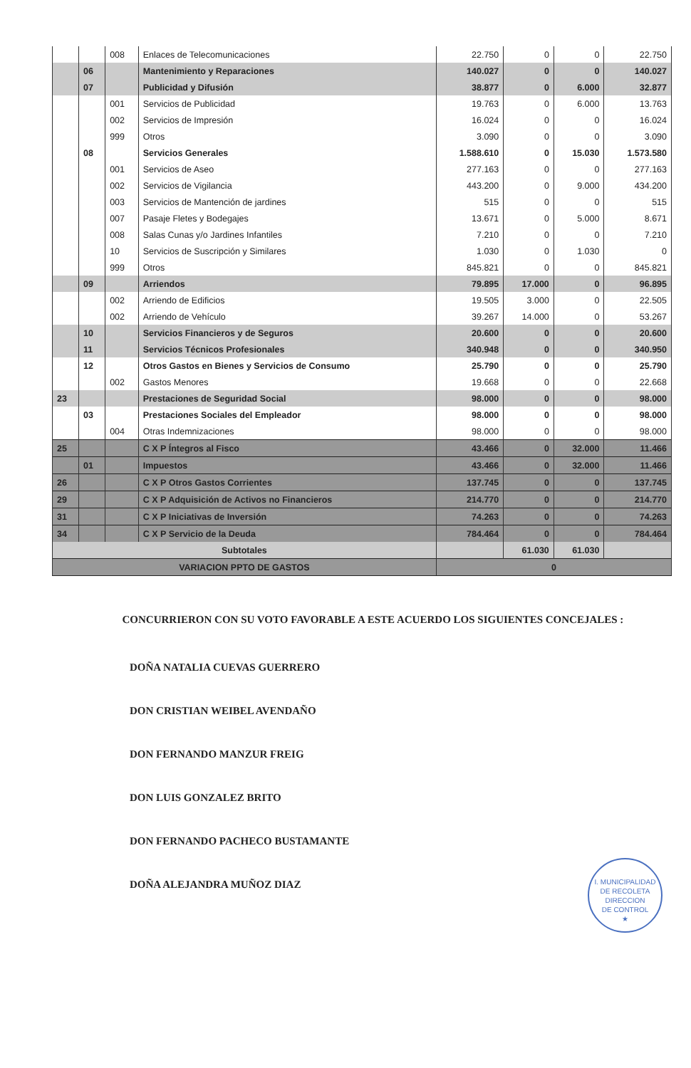| | | 008 | Enlaces de Telecomunicaciones | 22.750 | 0 | 0 | 22.750 |
| | 06 | | Mantenimiento y Reparaciones | 140.027 | 0 | 0 | 140.027 |
| | 07 | | Publicidad y Difusión | 38.877 | 0 | 6.000 | 32.877 |
| | | 001 | Servicios de Publicidad | 19.763 | 0 | 6.000 | 13.763 |
| | | 002 | Servicios de Impresión | 16.024 | 0 | 0 | 16.024 |
| | | 999 | Otros | 3.090 | 0 | 0 | 3.090 |
| | 08 | | Servicios Generales | 1.588.610 | 0 | 15.030 | 1.573.580 |
| | | 001 | Servicios de Aseo | 277.163 | 0 | 0 | 277.163 |
| | | 002 | Servicios de Vigilancia | 443.200 | 0 | 9.000 | 434.200 |
| | | 003 | Servicios de Mantención de jardines | 515 | 0 | 0 | 515 |
| | | 007 | Pasaje Fletes y Bodegajes | 13.671 | 0 | 5.000 | 8.671 |
| | | 008 | Salas Cunas y/o Jardines Infantiles | 7.210 | 0 | 0 | 7.210 |
| | | 10 | Servicios de Suscripción y Similares | 1.030 | 0 | 1.030 | 0 |
| | | 999 | Otros | 845.821 | 0 | 0 | 845.821 |
| | 09 | | Arriendos | 79.895 | 17.000 | 0 | 96.895 |
| | | 002 | Arriendo de Edificios | 19.505 | 3.000 | 0 | 22.505 |
| | | 002 | Arriendo de Vehículo | 39.267 | 14.000 | 0 | 53.267 |
| | 10 | | Servicios Financieros y de Seguros | 20.600 | 0 | 0 | 20.600 |
| | 11 | | Servicios Técnicos Profesionales | 340.948 | 0 | 0 | 340.950 |
| | 12 | | Otros Gastos en Bienes y Servicios de Consumo | 25.790 | 0 | 0 | 25.790 |
| | | 002 | Gastos Menores | 19.668 | 0 | 0 | 22.668 |
| 23 | | | Prestaciones de Seguridad Social | 98.000 | 0 | 0 | 98.000 |
| | 03 | | Prestaciones Sociales del Empleador | 98.000 | 0 | 0 | 98.000 |
| | | 004 | Otras Indemnizaciones | 98.000 | 0 | 0 | 98.000 |
| 25 | | | C X P Íntegros al Fisco | 43.466 | 0 | 32.000 | 11.466 |
| | 01 | | Impuestos | 43.466 | 0 | 32.000 | 11.466 |
| 26 | | | C X P Otros Gastos Corrientes | 137.745 | 0 | 0 | 137.745 |
| 29 | | | C X P Adquisición de Activos no Financieros | 214.770 | 0 | 0 | 214.770 |
| 31 | | | C X P Iniciativas de Inversión | 74.263 | 0 | 0 | 74.263 |
| 34 | | | C X P Servicio de la Deuda | 784.464 | 0 | 0 | 784.464 |
| Subtotales | | | | | 61.030 | 61.030 | |
| VARIACION PPTO DE GASTOS | | | | 0 | | | |
CONCURRIERON CON SU VOTO FAVORABLE A ESTE ACUERDO LOS SIGUIENTES CONCEJALES :
DOÑA NATALIA CUEVAS GUERRERO
DON CRISTIAN WEIBEL AVENDAÑO
DON FERNANDO MANZUR FREIG
DON LUIS GONZALEZ BRITO
DON FERNANDO PACHECO BUSTAMANTE
DOÑA ALEJANDRA MUÑOZ DIAZ
I. MUNICIPALIDAD DE RECOLETA
DIRECCION
DE CONTROL
★